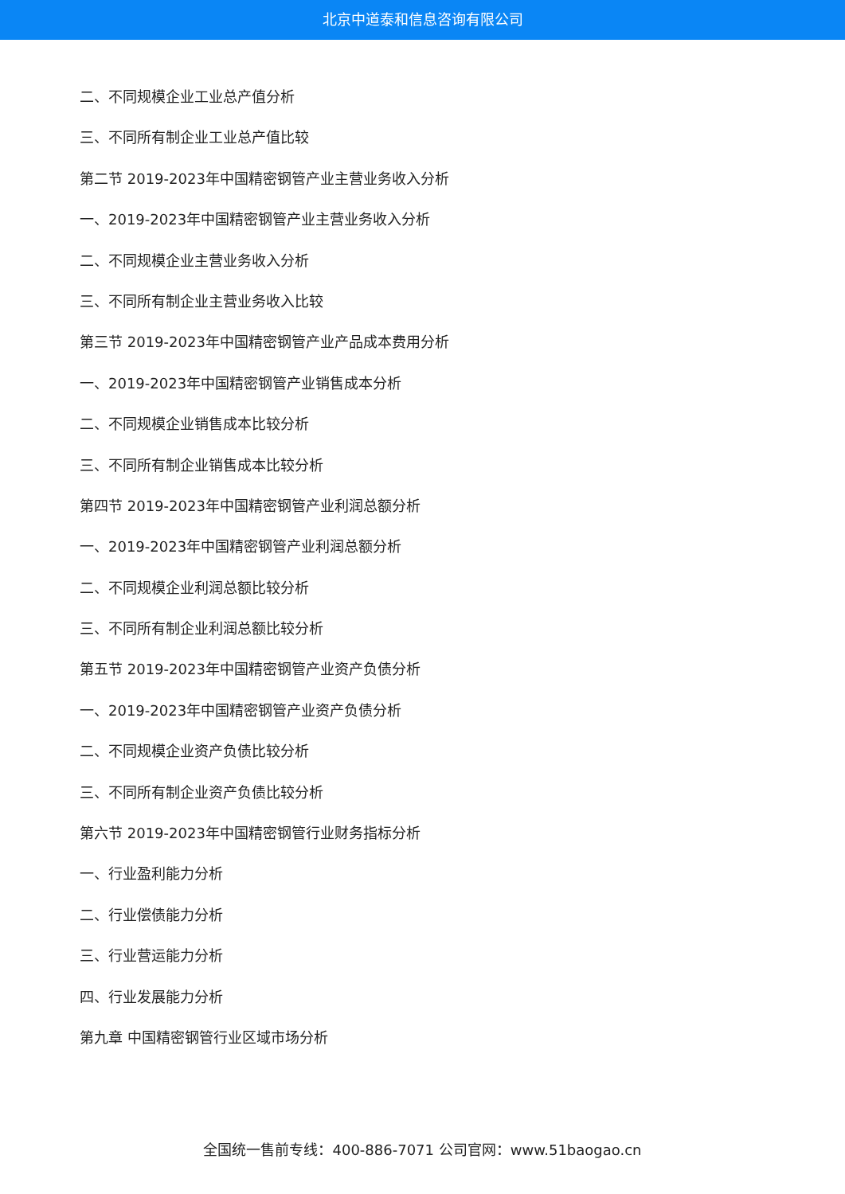北京中道泰和信息咨询有限公司
二、不同规模企业工业总产值分析
三、不同所有制企业工业总产值比较
第二节 2019-2023年中国精密钢管产业主营业务收入分析
一、2019-2023年中国精密钢管产业主营业务收入分析
二、不同规模企业主营业务收入分析
三、不同所有制企业主营业务收入比较
第三节 2019-2023年中国精密钢管产业产品成本费用分析
一、2019-2023年中国精密钢管产业销售成本分析
二、不同规模企业销售成本比较分析
三、不同所有制企业销售成本比较分析
第四节 2019-2023年中国精密钢管产业利润总额分析
一、2019-2023年中国精密钢管产业利润总额分析
二、不同规模企业利润总额比较分析
三、不同所有制企业利润总额比较分析
第五节 2019-2023年中国精密钢管产业资产负债分析
一、2019-2023年中国精密钢管产业资产负债分析
二、不同规模企业资产负债比较分析
三、不同所有制企业资产负债比较分析
第六节 2019-2023年中国精密钢管行业财务指标分析
一、行业盈利能力分析
二、行业偿债能力分析
三、行业营运能力分析
四、行业发展能力分析
第九章 中国精密钢管行业区域市场分析
全国统一售前专线：400-886-7071 公司官网：www.51baogao.cn